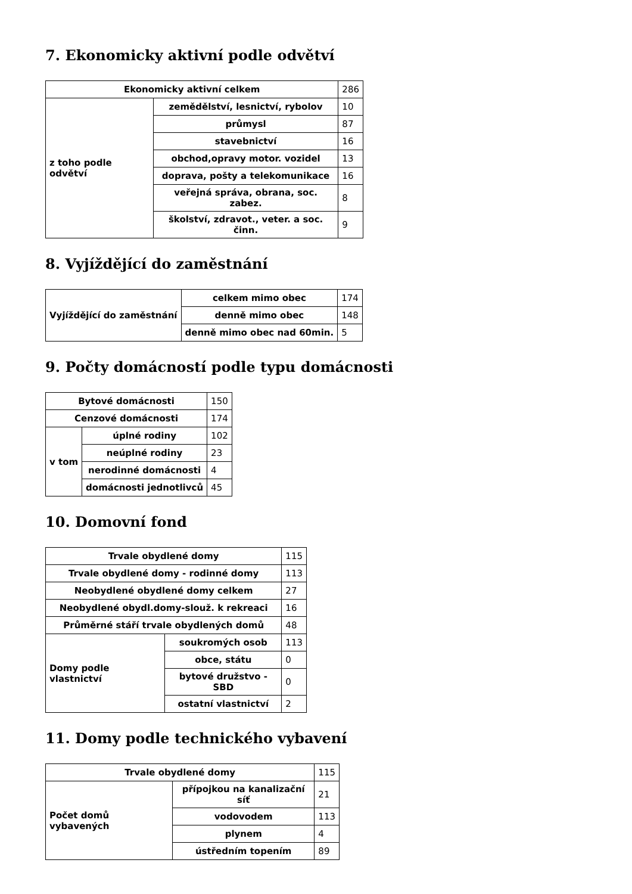7. Ekonomicky aktivní podle odvětví
| Ekonomicky aktivní celkem | | 286 |
| z toho podle odvětví | zemědělství, lesnictví, rybolov | 10 |
| | průmysl | 87 |
| | stavebnictví | 16 |
| | obchod,opravy motor. vozidel | 13 |
| | doprava, pošty a telekomunikace | 16 |
| | veřejná správa, obrana, soc. zabez. | 8 |
| | školství, zdravot., veter. a soc. činn. | 9 |
8. Vyjíždějící do zaměstnání
| Vyjíždějící do zaměstnání | celkem mimo obec | 174 |
| | denně mimo obec | 148 |
| | denně mimo obec nad 60min. | 5 |
9. Počty domácností podle typu domácnosti
| Bytové domácnosti | | 150 |
| Cenzové domácnosti | | 174 |
| v tom | úplné rodiny | 102 |
| | neúplné rodiny | 23 |
| | nerodinné domácnosti | 4 |
| | domácnosti jednotlivců | 45 |
10. Domovní fond
| Trvale obydlené domy | | 115 |
| Trvale obydlené domy - rodinné domy | | 113 |
| Neobydlené obydlené domy celkem | | 27 |
| Neobydlené obydl.domy-slouž. k rekreaci | | 16 |
| Průměrné stáří trvale obydlených domů | | 48 |
| Domy podle vlastnictví | soukromých osob | 113 |
| | obce, státu | 0 |
| | bytové družstvo - SBD | 0 |
| | ostatní vlastnictví | 2 |
11. Domy podle technického vybavení
| Trvale obydlené domy | | 115 |
| Počet domů vybavených | přípojkou na kanalizační síť | 21 |
| | vodovodem | 113 |
| | plynem | 4 |
| | ústředním topením | 89 |